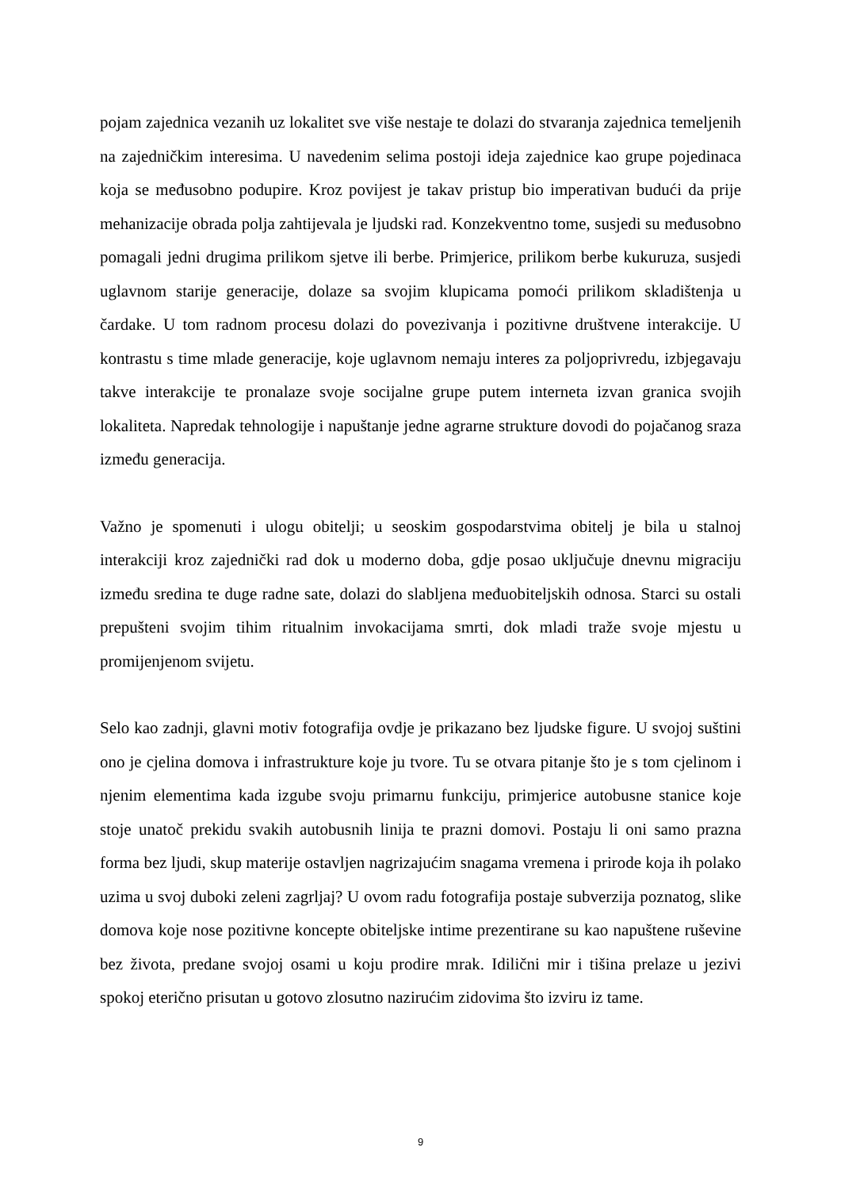pojam zajednica vezanih uz lokalitet sve više nestaje te dolazi do stvaranja zajednica temeljenih na zajedničkim interesima. U navedenim selima postoji ideja zajednice kao grupe pojedinaca koja se međusobno podupire. Kroz povijest je takav pristup bio imperativan budući da prije mehanizacije obrada polja zahtijevala je ljudski rad. Konzekventno tome, susjedi su međusobno pomagali jedni drugima prilikom sjetve ili berbe. Primjerice, prilikom berbe kukuruza, susjedi uglavnom starije generacije, dolaze sa svojim klupicama pomoći prilikom skladištenja u čardake. U tom radnom procesu dolazi do povezivanja i pozitivne društvene interakcije. U kontrastu s time mlade generacije, koje uglavnom nemaju interes za poljoprivredu, izbjegavaju takve interakcije te pronalaze svoje socijalne grupe putem interneta izvan granica svojih lokaliteta. Napredak tehnologije i napuštanje jedne agrarne strukture dovodi do pojačanog sraza između generacija.
Važno je spomenuti i ulogu obitelji; u seoskim gospodarstvima obitelj je bila u stalnoj interakciji kroz zajednički rad dok u moderno doba, gdje posao uključuje dnevnu migraciju između sredina te duge radne sate, dolazi do slabljena međuobiteljskih odnosa. Starci su ostali prepušteni svojim tihim ritualnim invokacijama smrti, dok mladi traže svoje mjestu u promijenjenom svijetu.
Selo kao zadnji, glavni motiv fotografija ovdje je prikazano bez ljudske figure. U svojoj suštini ono je cjelina domova i infrastrukture koje ju tvore. Tu se otvara pitanje što je s tom cjelinom i njenim elementima kada izgube svoju primarnu funkciju, primjerice autobusne stanice koje stoje unatoč prekidu svakih autobusnih linija te prazni domovi. Postaju li oni samo prazna forma bez ljudi, skup materije ostavljen nagrizajućim snagama vremena i prirode koja ih polako uzima u svoj duboki zeleni zagrljaj? U ovom radu fotografija postaje subverzija poznatog, slike domova koje nose pozitivne koncepte obiteljske intime prezentirane su kao napuštene ruševine bez života, predane svojoj osami u koju prodire mrak. Idilični mir i tišina prelaze u jezivi spokoj eterično prisutan u gotovo zlosutno nazirućim zidovima što izviru iz tame.
9